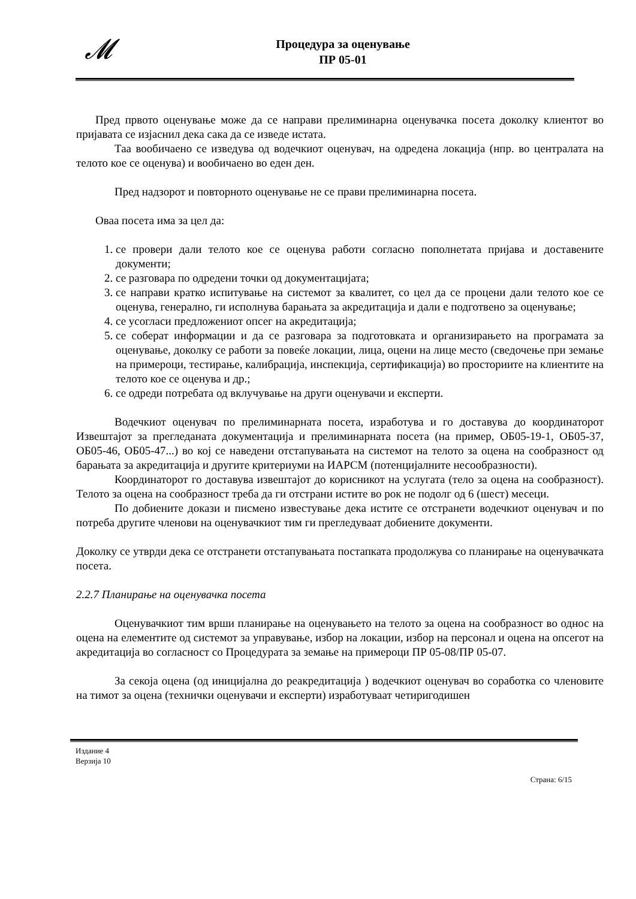𝓜
Процедура за оценување
ПР 05-01
Пред првото оценување може да се направи прелиминарна оценувачка посета доколку клиентот во пријавата се изјаснил дека сака да се изведе истата.
Таа вообичаено се изведува од водечкиот оценувач, на одредена локација (нпр. во централата на телото кое се оценува) и вообичаено во еден ден.
Пред надзорот и повторното оценување не се прави прелиминарна посета.
Оваа посета има за цел да:
1. се провери дали телото кое се оценува работи согласно пополнетата пријава и доставените документи;
2. се разговара по одредени точки од документацијата;
3. се направи кратко испитување на системот за квалитет, со цел да се процени дали телото кое се оценува, генерално, ги исполнува барањата за акредитација и дали е подготвено за оценување;
4. се усогласи предложениот опсег на акредитација;
5. се соберат информации и да се разговара за подготовката и организирањето на програмата за оценување, доколку се работи за повеќе локации, лица, оцени на лице место (сведочење при земање на примероци, тестирање, калибрација, инспекција, сертификација) во просториите на клиентите на телото кое се оценува и др.;
6. се одреди потребата од вклучување на други оценувачи и експерти.
Водечкиот оценувач по прелиминарната посета, изработува и го доставува до координаторот Извештајот за прегледаната документација и прелиминарната посета (на пример, ОБ05-19-1, ОБ05-37, ОБ05-46, ОБ05-47...) во кој се наведени отстапувањата на системот на телото за оцена на сообразност од барањата за акредитација и другите критериуми на ИАРСМ (потенцијалните несообразности).
Координаторот го доставува извештајот до корисникот на услугата (тело за оцена на сообразност). Телото за оцена на сообразност треба да ги отстрани истите во рок не подолг од 6 (шест) месеци.
По добиените докази и писмено известување дека истите се отстранети водечкиот оценувач и по потреба другите членови на оценувачкиот тим ги прегледуваат добиените документи.
Доколку се утврди дека се отстранети отстапувањата постапката продолжува со планирање на оценувачката посета.
2.2.7 Планирање на оценувачка посета
Оценувачкиот тим врши планирање на оценувањето на телото за оцена на сообразност во однос на оцена на елементите од системот за управување, избор на локации, избор на персонал и оцена на опсегот на акредитација во согласност со Процедурата за земање на примероци ПР 05-08/ПР 05-07.
За секоја оцена (од иницијална до реакредитација ) водечкиот оценувач во соработка со членовите на тимот за оцена (технички оценувачи и експерти) изработуваат четиригодишен
Издание 4
Верзија 10
Страна: 6/15